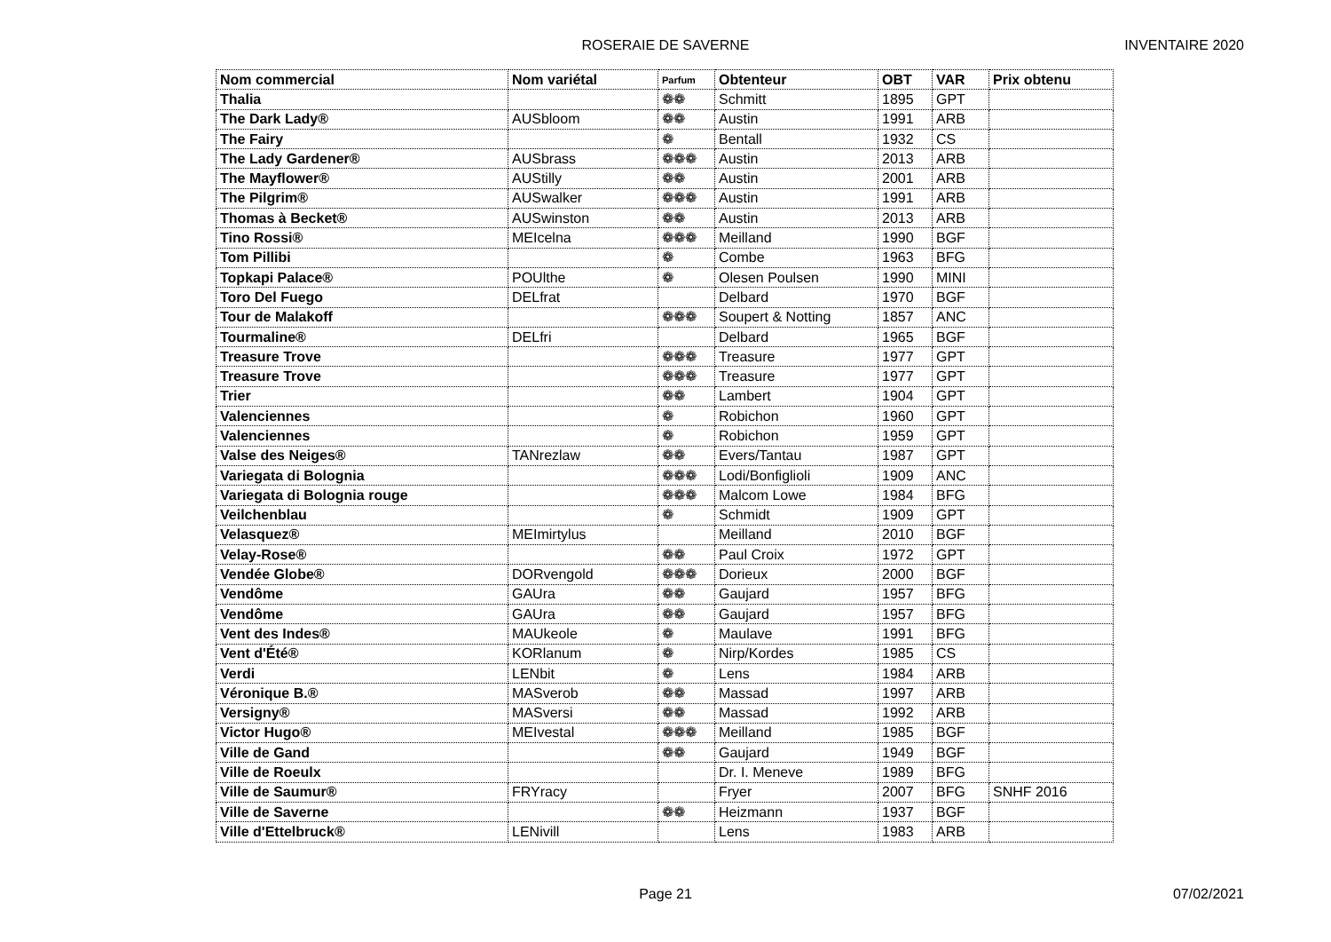ROSERAIE DE SAVERNE
INVENTAIRE 2020
| Nom commercial | Nom variétal | Parfum | Obtenteur | OBT | VAR | Prix obtenu |
| --- | --- | --- | --- | --- | --- | --- |
| Thalia | | ❁❁ | Schmitt | 1895 | GPT | |
| The Dark Lady® | AUSbloom | ❁❁ | Austin | 1991 | ARB | |
| The Fairy | | ❁ | Bentall | 1932 | CS | |
| The Lady Gardener® | AUSbrass | ❁❁❁ | Austin | 2013 | ARB | |
| The Mayflower® | AUStilly | ❁❁ | Austin | 2001 | ARB | |
| The Pilgrim® | AUSwalker | ❁❁❁ | Austin | 1991 | ARB | |
| Thomas à Becket® | AUSwinston | ❁❁ | Austin | 2013 | ARB | |
| Tino Rossi® | MEIcelna | ❁❁❁ | Meilland | 1990 | BGF | |
| Tom Pillibi | | ❁ | Combe | 1963 | BFG | |
| Topkapi Palace® | POUlthe | ❁ | Olesen Poulsen | 1990 | MINI | |
| Toro Del Fuego | DELfrat | | Delbard | 1970 | BGF | |
| Tour de Malakoff | | ❁❁❁ | Soupert & Notting | 1857 | ANC | |
| Tourmaline® | DELfri | | Delbard | 1965 | BGF | |
| Treasure Trove | | ❁❁❁ | Treasure | 1977 | GPT | |
| Treasure Trove | | ❁❁❁ | Treasure | 1977 | GPT | |
| Trier | | ❁❁ | Lambert | 1904 | GPT | |
| Valenciennes | | ❁ | Robichon | 1960 | GPT | |
| Valenciennes | | ❁ | Robichon | 1959 | GPT | |
| Valse des Neiges® | TANrezlaw | ❁❁ | Evers/Tantau | 1987 | GPT | |
| Variegata di Bolognia | | ❁❁❁ | Lodi/Bonfiglioli | 1909 | ANC | |
| Variegata di Bolognia rouge | | ❁❁❁ | Malcom Lowe | 1984 | BFG | |
| Veilchenblau | | ❁ | Schmidt | 1909 | GPT | |
| Velasquez® | MEImirtylus | | Meilland | 2010 | BGF | |
| Velay-Rose® | | ❁❁ | Paul Croix | 1972 | GPT | |
| Vendée Globe® | DORvengold | ❁❁❁ | Dorieux | 2000 | BGF | |
| Vendôme | GAUra | ❁❁ | Gaujard | 1957 | BFG | |
| Vendôme | GAUra | ❁❁ | Gaujard | 1957 | BFG | |
| Vent des Indes® | MAUkeole | ❁ | Maulave | 1991 | BFG | |
| Vent d'Été® | KORlanum | ❁ | Nirp/Kordes | 1985 | CS | |
| Verdi | LENbit | ❁ | Lens | 1984 | ARB | |
| Véronique B.® | MASverob | ❁❁ | Massad | 1997 | ARB | |
| Versigny® | MASversi | ❁❁ | Massad | 1992 | ARB | |
| Victor Hugo® | MEIvestal | ❁❁❁ | Meilland | 1985 | BGF | |
| Ville de Gand | | ❁❁ | Gaujard | 1949 | BGF | |
| Ville de Roeulx | | | Dr. I. Meneve | 1989 | BFG | |
| Ville de Saumur® | FRYracy | | Fryer | 2007 | BFG | SNHF 2016 |
| Ville de Saverne | | ❁❁ | Heizmann | 1937 | BGF | |
| Ville d'Ettelbruck® | LENivill | | Lens | 1983 | ARB | |
Page 21
07/02/2021